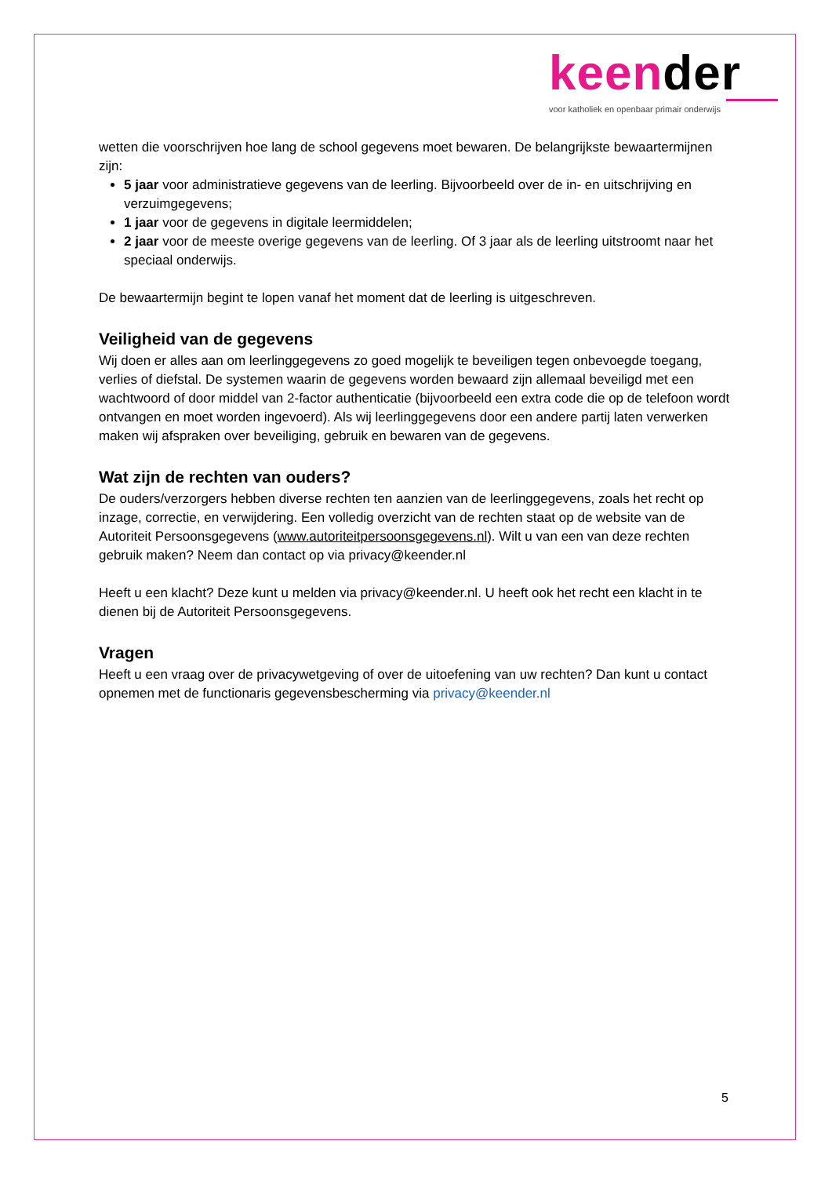keender
voor katholiek en openbaar primair onderwijs
wetten die voorschrijven hoe lang de school gegevens moet bewaren. De belangrijkste bewaartermijnen zijn:
5 jaar voor administratieve gegevens van de leerling. Bijvoorbeeld over de in- en uitschrijving en verzuimgegevens;
1 jaar voor de gegevens in digitale leermiddelen;
2 jaar voor de meeste overige gegevens van de leerling. Of 3 jaar als de leerling uitstroomt naar het speciaal onderwijs.
De bewaartermijn begint te lopen vanaf het moment dat de leerling is uitgeschreven.
Veiligheid van de gegevens
Wij doen er alles aan om leerlinggegevens zo goed mogelijk te beveiligen tegen onbevoegde toegang, verlies of diefstal. De systemen waarin de gegevens worden bewaard zijn allemaal beveiligd met een wachtwoord of door middel van 2-factor authenticatie (bijvoorbeeld een extra code die op de telefoon wordt ontvangen en moet worden ingevoerd). Als wij leerlinggegevens door een andere partij laten verwerken maken wij afspraken over beveiliging, gebruik en bewaren van de gegevens.
Wat zijn de rechten van ouders?
De ouders/verzorgers hebben diverse rechten ten aanzien van de leerlinggegevens, zoals het recht op inzage, correctie, en verwijdering. Een volledig overzicht van de rechten staat op de website van de Autoriteit Persoonsgegevens (www.autoriteitpersoonsgegevens.nl). Wilt u van een van deze rechten gebruik maken? Neem dan contact op via privacy@keender.nl
Heeft u een klacht? Deze kunt u melden via privacy@keender.nl. U heeft ook het recht een klacht in te dienen bij de Autoriteit Persoonsgegevens.
Vragen
Heeft u een vraag over de privacywetgeving of over de uitoefening van uw rechten? Dan kunt u contact opnemen met de functionaris gegevensbescherming via privacy@keender.nl
5